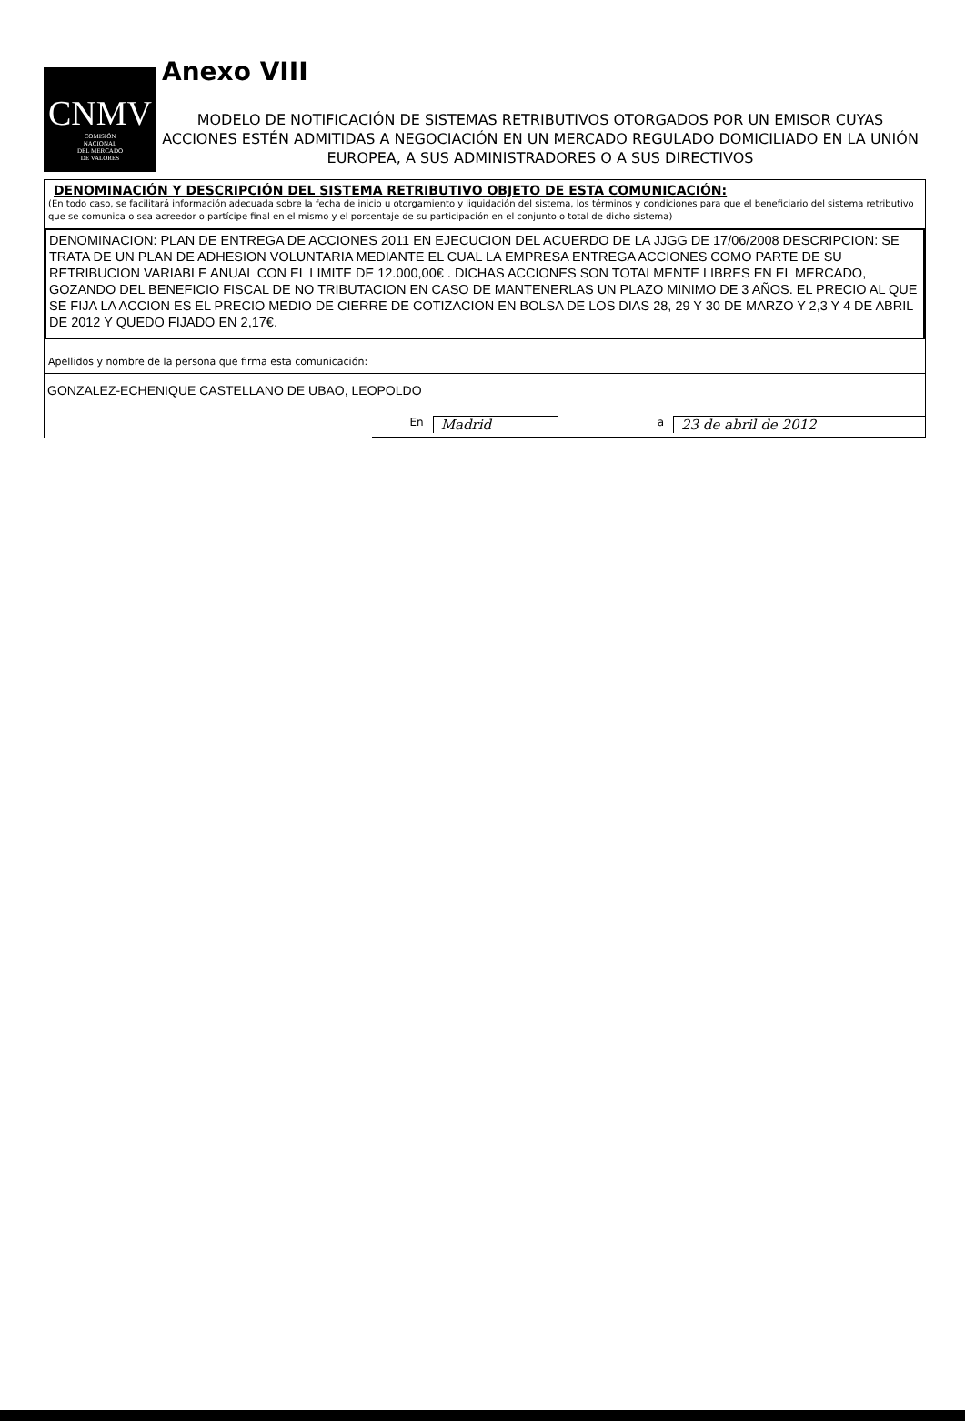CNMV
COMISIÓN
NACIONAL
DEL MERCADO
DE VALORES
Anexo VIII
MODELO DE NOTIFICACIÓN DE SISTEMAS RETRIBUTIVOS OTORGADOS POR UN EMISOR CUYAS ACCIONES ESTÉN ADMITIDAS A NEGOCIACIÓN EN UN MERCADO REGULADO DOMICILIADO EN LA UNIÓN EUROPEA, A SUS ADMINISTRADORES O A SUS DIRECTIVOS
DENOMINACIÓN Y DESCRIPCIÓN DEL SISTEMA RETRIBUTIVO OBJETO DE ESTA COMUNICACIÓN:
(En todo caso, se facilitará información adecuada sobre la fecha de inicio u otorgamiento y liquidación del sistema, los términos y condiciones para que el beneficiario del sistema retributivo que se comunica o sea acreedor o partícipe final en el mismo y el porcentaje de su participación en el conjunto o total de dicho sistema)
DENOMINACION: PLAN DE ENTREGA DE ACCIONES 2011 EN EJECUCION DEL ACUERDO DE LA JJGG DE 17/06/2008 DESCRIPCION: SE TRATA DE UN PLAN DE ADHESION VOLUNTARIA MEDIANTE EL CUAL LA EMPRESA ENTREGA ACCIONES COMO PARTE DE SU RETRIBUCION VARIABLE ANUAL CON EL LIMITE DE 12.000,00€ . DICHAS ACCIONES SON TOTALMENTE LIBRES EN EL MERCADO, GOZANDO DEL BENEFICIO FISCAL DE NO TRIBUTACION EN CASO DE MANTENERLAS UN PLAZO MINIMO DE 3 AÑOS. EL PRECIO AL QUE SE FIJA LA ACCION ES EL PRECIO MEDIO DE CIERRE DE COTIZACION EN BOLSA DE LOS DIAS 28, 29 Y 30 DE MARZO Y 2,3 Y 4 DE ABRIL DE 2012 Y QUEDO FIJADO EN 2,17€.
Apellidos y nombre de la persona que firma esta comunicación:
GONZALEZ-ECHENIQUE CASTELLANO DE UBAO, LEOPOLDO
En Madrid a 23 de abril de 2012